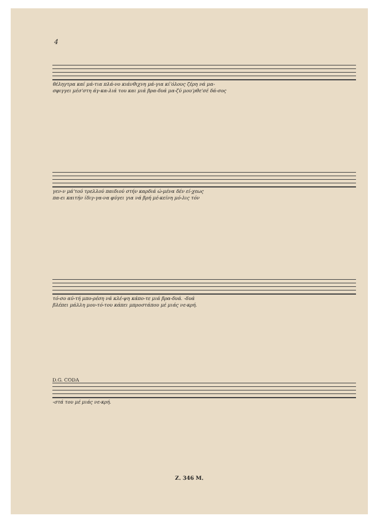4
θέληγτρα καί μά-τια πλά-νο κιάνθιχνη μά-για κί'όλους ζέρη νά μα-
σφιγγει μέσ'στη άγ-κα-λιά του και μιά βρα-δυά μα-ζύ μου'ρθε'σέ δά-σος
γεν-ν μά'τού τρελλού παιδιού στήν καρδιά ώ-μένα δέν εί-χεως
πα-ει καιτήν ίδιγ-γα-να φύγει για νά βρή μέ-κείνη μό-λις τόν
τό-σο αύ-τή μπο-ρέση νά κλέ-ψη κάπο-τε μιά βρα-δυά. -δυά
βλέπει μάλλη μου-τό-του κάπει μπροστάπου μέ μιάς νε-κρή.
D.G. CODA
-στά του μέ μιάς νε-κρή.
Ζ. 346 Μ.